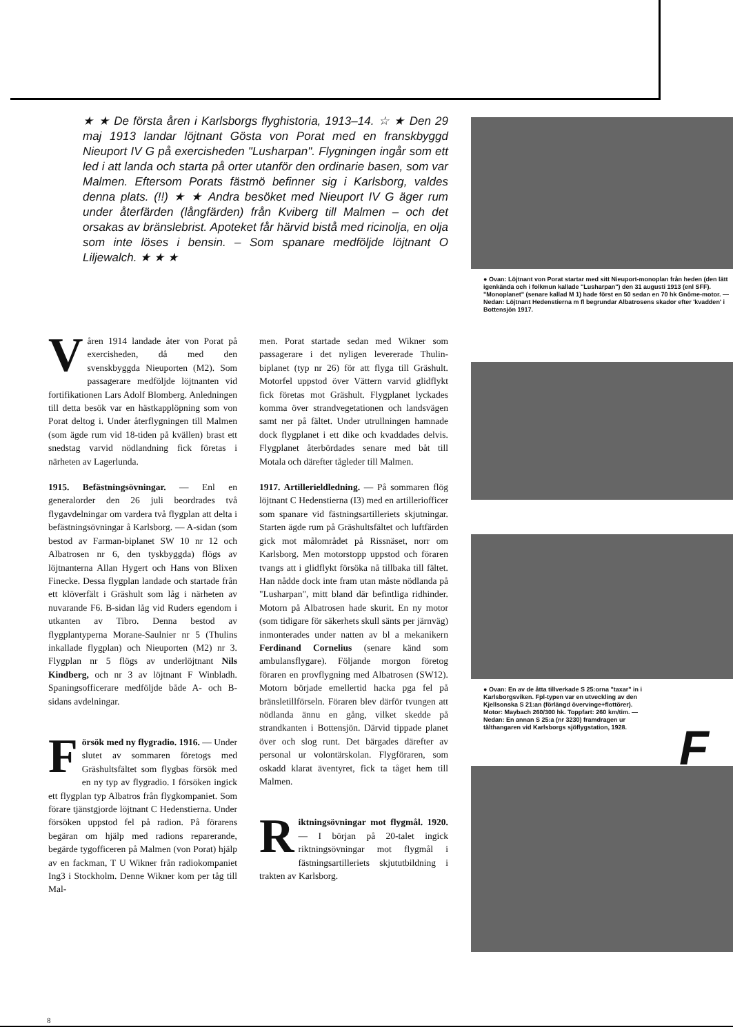★ ★ De första åren i Karlsborgs flyghistoria, 1913–14. ☆ ★ Den 29 maj 1913 landar löjtnant Gösta von Porat med en franskbyggd Nieuport IV G på exercisheden "Lusharpan". Flygningen ingår som ett led i att landa och starta på orter utanför den ordinarie basen, som var Malmen. Eftersom Porats fästmö befinner sig i Karlsborg, valdes denna plats. (!!) ★ ★ Andra besöket med Nieuport IV G äger rum under återfärden (långfärden) från Kviberg till Malmen – och det orsakas av bränslebrist. Apoteket får härvid bistå med ricinolja, en olja som inte löses i bensin. – Som spanare medföljde löjtnant O Liljewalch. ★ ★ ★
Våren 1914 landade åter von Porat på exercisheden, då med den svenskbyggda Nieuporten (M2). Som passagerare medföljde löjtnanten vid fortifikationen Lars Adolf Blomberg. Anledningen till detta besök var en hästkapplöpning som von Porat deltog i. Under återflygningen till Malmen (som ägde rum vid 18-tiden på kvällen) brast ett snedstag varvid nödlandning fick företas i närheten av Lagerlunda.
1915. Befästningsövningar. — Enl en generalorder den 26 juli beordrades två flygavdelningar om vardera två flygplan att delta i befästningsövningar å Karlsborg. — A-sidan (som bestod av Farman-biplanet SW 10 nr 12 och Albatrosen nr 6, den tyskbyggda) flögs av löjtnanterna Allan Hygert och Hans von Blixen Finecke. Dessa flygplan landade och startade från ett klöverfält i Gräshult som låg i närheten av nuvarande F6. B-sidan låg vid Ruders egendom i utkanten av Tibro. Denna bestod av flygplantyperna Morane-Saulnier nr 5 (Thulins inkallade flygplan) och Nieuporten (M2) nr 3. Flygplan nr 5 flögs av underlöjtnant Nils Kindberg, och nr 3 av löjtnant F Winbladh. Spaningsofficerare medföljde både A- och B-sidans avdelningar.
Försök med ny flygradio. 1916. — Under slutet av sommaren företogs med Gräshultsfältet som flygbas försök med en ny typ av flygradio. I försöken ingick ett flygplan typ Albatros från flygkompaniet. Som förare tjänstgjorde löjtnant C Hedenstierna. Under försöken uppstod fel på radion. På förarens begäran om hjälp med radions reparerande, begärde tygofficeren på Malmen (von Porat) hjälp av en fackman, T U Wikner från radiokompaniet Ing3 i Stockholm. Denne Wikner kom per tåg till Mal-
men. Porat startade sedan med Wikner som passagerare i det nyligen levererade Thulin-biplanet (typ nr 26) för att flyga till Gräshult. Motorfel uppstod över Vättern varvid glidflykt fick företas mot Gräshult. Flygplanet lyckades komma över strandvegetationen och landsvägen samt ner på fältet. Under utrullningen hamnade dock flygplanet i ett dike och kvaddades delvis. Flygplanet återbördades senare med båt till Motala och därefter tågleder till Malmen.
1917. Artillerieldledning. — På sommaren flög löjtnant C Hedenstierna (I3) med en artilleriofficer som spanare vid fästningsartilleriets skjutningar. Starten ägde rum på Gräshultsfältet och luftfärden gick mot målområdet på Rissnäset, norr om Karlsborg. Men motorstopp uppstod och föraren tvangs att i glidflykt försöka nå tillbaka till fältet. Han nådde dock inte fram utan måste nödlanda på "Lusharpan", mitt bland där befintliga ridhinder. Motorn på Albatrosen hade skurit. En ny motor (som tidigare för säkerhets skull sänts per järnväg) inmonterades under natten av bl a mekanikern Ferdinand Cornelius (senare känd som ambulansflygare). Följande morgon företog föraren en provflygning med Albatrosen (SW12). Motorn började emellertid hacka pga fel på bränsletillförseln. Föraren blev därför tvungen att nödlanda ännu en gång, vilket skedde på strandkanten i Bottensjön. Därvid tippade planet över och slog runt. Det bärgades därefter av personal ur volontärskolan. Flygföraren, som oskadd klarat äventyret, fick ta tåget hem till Malmen.
Riktningsövningar mot flygmål. 1920. — I början på 20-talet ingick riktningsövningar mot flygmål i fästningsartilleriets skjututbildning i trakten av Karlsborg.
● Ovan: Löjtnant von Porat startar med sitt Nieuport-monoplan från heden (den lätt igenkända och i folkmun kallade "Lusharpan") den 31 augusti 1913 (enl SFF). "Monoplanet" (senare kallad M 1) hade först en 50 sedan en 70 hk Gnôme-motor. — Nedan: Löjtnant Hedenstierna m fl begrundar Albatrosens skador efter 'kvadden' i Bottensjön 1917.
● Ovan: En av de åtta tillverkade S 25:orna "taxar" in i Karlsborgsviken. Fpl-typen var en utveckling av den Kjellsonska S 21:an (förlängd övervinge+flottörer). Motor: Maybach 260/300 hk. Toppfart: 260 km/tim. — Nedan: En annan S 25:a (nr 3230) framdragen ur tälthangaren vid Karlsborgs sjöflygstation, 1928.
F
8